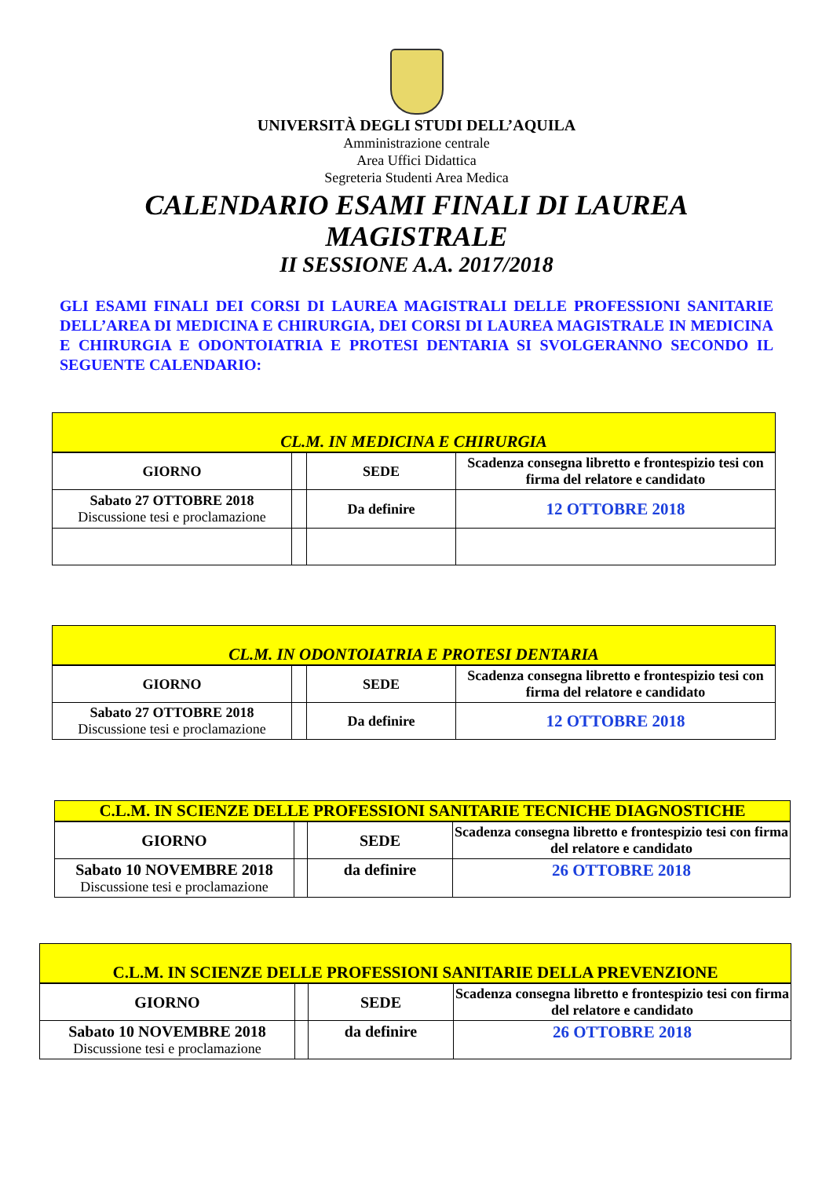UNIVERSITÀ DEGLI STUDI DELL’AQUILA
Amministrazione centrale
Area Uffici Didattica
Segreteria Studenti Area Medica
CALENDARIO ESAMI FINALI DI LAUREA
MAGISTRALE
II SESSIONE A.A. 2017/2018
GLI ESAMI FINALI DEI CORSI DI LAUREA MAGISTRALI DELLE PROFESSIONI SANITARIE DELL’AREA DI MEDICINA E CHIRURGIA, DEI CORSI DI LAUREA MAGISTRALE IN MEDICINA E CHIRURGIA E ODONTOIATRIA E PROTESI DENTARIA SI SVOLGERANNO SECONDO IL SEGUENTE CALENDARIO:
CL.M. IN MEDICINA E CHIRURGIA
| GIORNO | | SEDE | Scadenza consegna libretto e frontespizio tesi con firma del relatore e candidato |
| Sabato 27 OTTOBRE 2018 Discussione tesi e proclamazione | | Da definire | 12 OTTOBRE 2018 |
CL.M. IN ODONTOIATRIA E PROTESI DENTARIA
| GIORNO | | SEDE | Scadenza consegna libretto e frontespizio tesi con firma del relatore e candidato |
| Sabato 27 OTTOBRE 2018 Discussione tesi e proclamazione | | Da definire | 12 OTTOBRE 2018 |
C.L.M. IN SCIENZE DELLE PROFESSIONI SANITARIE TECNICHE DIAGNOSTICHE
| GIORNO | | SEDE | Scadenza consegna libretto e frontespizio tesi con firma del relatore e candidato |
| Sabato 10 NOVEMBRE 2018 Discussione tesi e proclamazione | | da definire | 26 OTTOBRE 2018 |
C.L.M. IN SCIENZE DELLE PROFESSIONI SANITARIE DELLA PREVENZIONE
| GIORNO | | SEDE | Scadenza consegna libretto e frontespizio tesi con firma del relatore e candidato |
| Sabato 10 NOVEMBRE 2018 Discussione tesi e proclamazione | | da definire | 26 OTTOBRE 2018 |